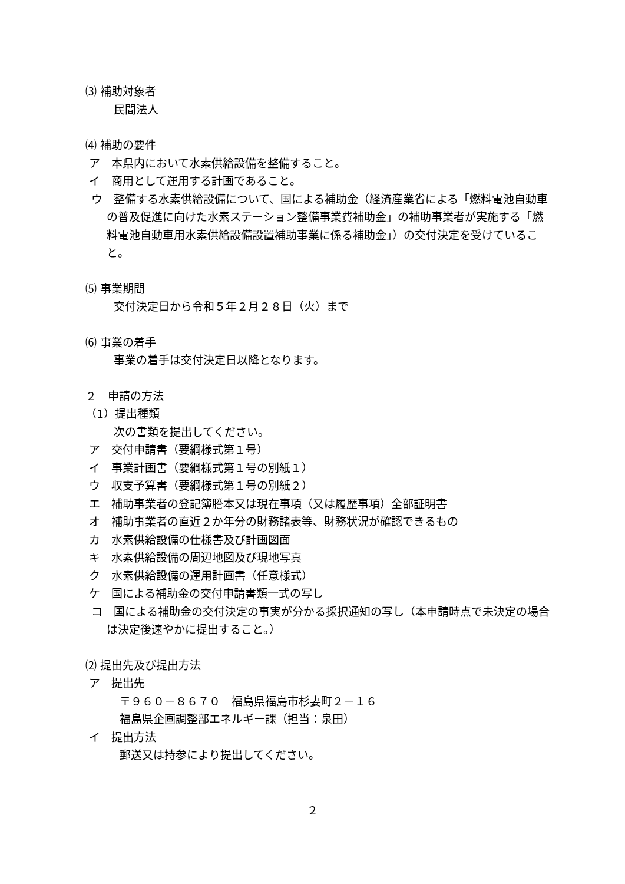⑶ 補助対象者
民間法人
⑷ 補助の要件
ア　本県内において水素供給設備を整備すること。
イ　商用として運用する計画であること。
ウ　整備する水素供給設備について、国による補助金（経済産業省による「燃料電池自動車の普及促進に向けた水素ステーション整備事業費補助金」の補助事業者が実施する「燃料電池自動車用水素供給設備設置補助事業に係る補助金」）の交付決定を受けていること。
⑸ 事業期間
交付決定日から令和５年２月２８日（火）まで
⑹ 事業の着手
事業の着手は交付決定日以降となります。
２　申請の方法
（1）提出種類
次の書類を提出してください。
ア　交付申請書（要綱様式第１号）
イ　事業計画書（要綱様式第１号の別紙１）
ウ　収支予算書（要綱様式第１号の別紙２）
エ　補助事業者の登記簿謄本又は現在事項（又は履歴事項）全部証明書
オ　補助事業者の直近２か年分の財務諸表等、財務状況が確認できるもの
カ　水素供給設備の仕様書及び計画図面
キ　水素供給設備の周辺地図及び現地写真
ク　水素供給設備の運用計画書（任意様式）
ケ　国による補助金の交付申請書類一式の写し
コ　国による補助金の交付決定の事実が分かる採択通知の写し（本申請時点で未決定の場合は決定後速やかに提出すること。）
⑵ 提出先及び提出方法
ア　提出先
〒９６０－８６７０　福島県福島市杉妻町２－１６
福島県企画調整部エネルギー課（担当：泉田）
イ　提出方法
郵送又は持参により提出してください。
２